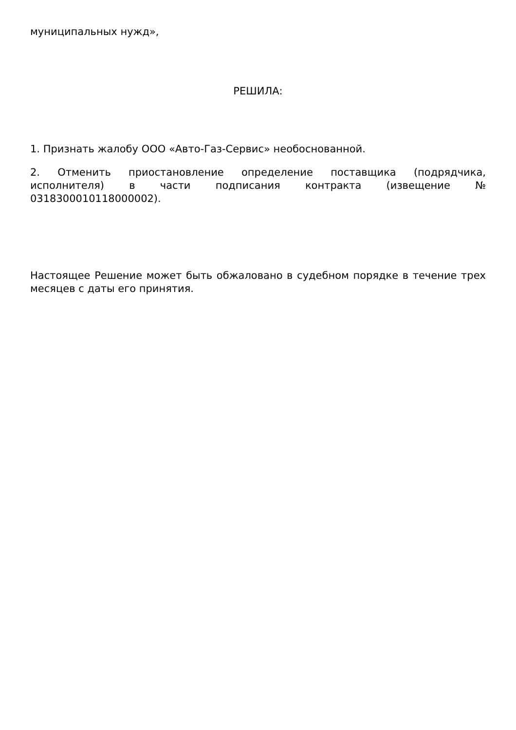муниципальных нужд»,
РЕШИЛА:
1. Признать жалобу ООО «Авто-Газ-Сервис» необоснованной.
2. Отменить приостановление определение поставщика (подрядчика, исполнителя) в части подписания контракта (извещение № 0318300010118000002).
Настоящее Решение может быть обжаловано в судебном порядке в течение трех месяцев с даты его принятия.